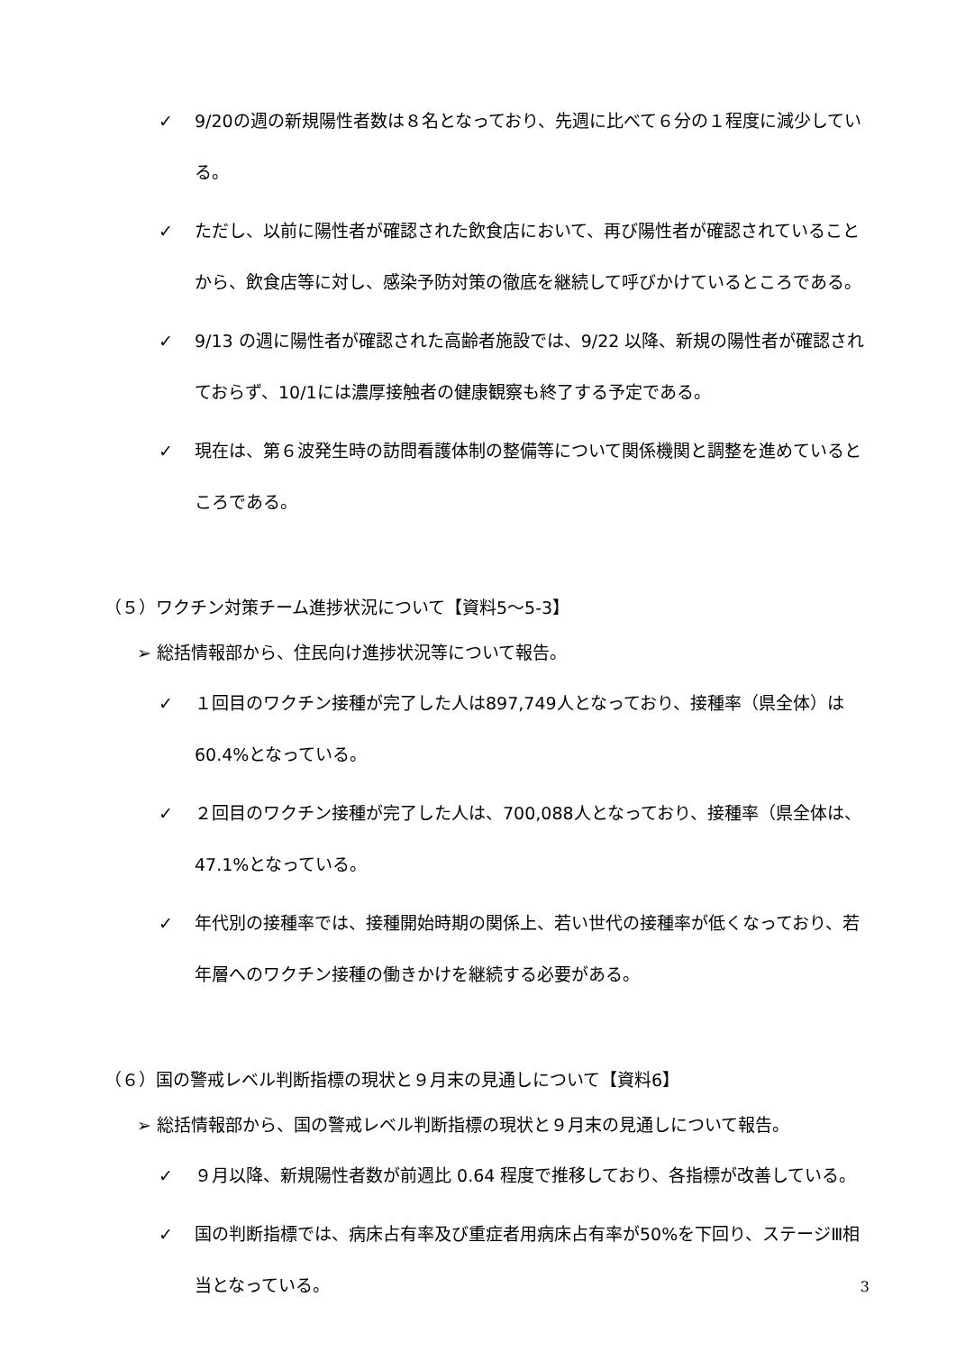✓ 9/20の週の新規陽性者数は８名となっており、先週に比べて６分の１程度に減少している。
✓ ただし、以前に陽性者が確認された飲食店において、再び陽性者が確認されていることから、飲食店等に対し、感染予防対策の徹底を継続して呼びかけているところである。
✓ 9/13 の週に陽性者が確認された高齢者施設では、9/22 以降、新規の陽性者が確認されておらず、10/1には濃厚接触者の健康観察も終了する予定である。
✓ 現在は、第６波発生時の訪問看護体制の整備等について関係機関と調整を進めているところである。
（５）ワクチン対策チーム進捗状況について【資料5～5-3】
➢ 総括情報部から、住民向け進捗状況等について報告。
✓ １回目のワクチン接種が完了した人は897,749人となっており、接種率（県全体）は60.4%となっている。
✓ ２回目のワクチン接種が完了した人は、700,088人となっており、接種率（県全体は、47.1%となっている。
✓ 年代別の接種率では、接種開始時期の関係上、若い世代の接種率が低くなっており、若年層へのワクチン接種の働きかけを継続する必要がある。
（６）国の警戒レベル判断指標の現状と９月末の見通しについて【資料6】
➢ 総括情報部から、国の警戒レベル判断指標の現状と９月末の見通しについて報告。
✓ ９月以降、新規陽性者数が前週比 0.64 程度で推移しており、各指標が改善している。
✓ 国の判断指標では、病床占有率及び重症者用病床占有率が50%を下回り、ステージⅢ相当となっている。
3